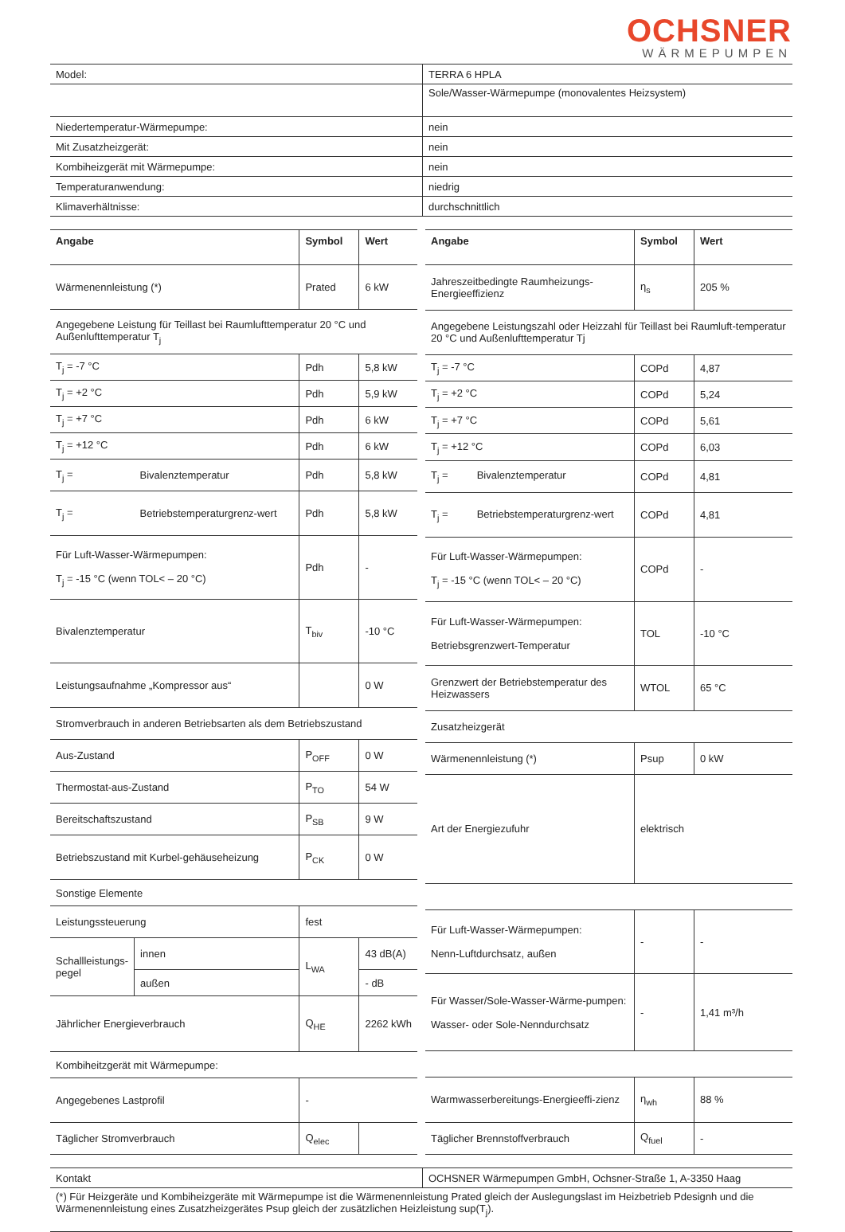OCHSNER
WÄRMEPUMPEN
| Model: | TERRA 6 HPLA |
| | Sole/Wasser-Wärmepumpe (monovalentes Heizsystem) |
| Niedertemperatur-Wärmepumpe: | nein |
| Mit Zusatzheizgerät: | nein |
| Kombiheizgerät mit Wärmepumpe: | nein |
| Temperaturanwendung: | niedrig |
| Klimaverhältnisse: | durchschnittlich |
| Angabe | | Symbol | Wert |
| --- | --- | --- | --- |
| Wärmenennleistung (*) | | Prated | 6 kW |
| Angegebene Leistung für Teillast bei Raumlufttemperatur 20 °C und Außenlufttemperatur T<sub>j</sub> | | | |
| T<sub>j</sub> = -7 °C | | Pdh | 5,8 kW |
| T<sub>j</sub> = +2 °C | | Pdh | 5,9 kW |
| T<sub>j</sub> = +7 °C | | Pdh | 6 kW |
| T<sub>j</sub> = +12 °C | | Pdh | 6 kW |
| T<sub>j</sub> = | Bivalenztemperatur | Pdh | 5,8 kW |
| T<sub>j</sub> = | Betriebstemperaturgrenz-wert | Pdh | 5,8 kW |
| Für Luft-Wasser-Wärmepumpen: T<sub>j</sub> = -15 °C (wenn TOL< – 20 °C) | | Pdh | - |
| Bivalenztemperatur | | T<sub>biv</sub> | -10 °C |
| Leistungsaufnahme „Kompressor aus“ | | | 0 W |
| Stromverbrauch in anderen Betriebsarten als dem Betriebszustand | | | |
| Aus-Zustand | | P<sub>OFF</sub> | 0 W |
| Thermostat-aus-Zustand | | P<sub>TO</sub> | 54 W |
| Bereitschaftszustand | | P<sub>SB</sub> | 9 W |
| Betriebszustand mit Kurbel-gehäuseheizung | | P<sub>CK</sub> | 0 W |
| Sonstige Elemente | | | |
| Leistungssteuerung | | fest | |
| Schallleistungs-pegel | innen | L<sub>WA</sub> | 43 dB(A) |
| | außen | | - dB |
| Jährlicher Energieverbrauch | | Q<sub>HE</sub> | 2262 kWh |
| Kombiheitzgerät mit Wärmepumpe: | | | |
| Angegebenes Lastprofil | | - | |
| Täglicher Stromverbrauch | | Q<sub>elec</sub> | |
| Angabe | Symbol | Wert |
| --- | --- | --- |
| Jahreszeitbedingte Raumheizungs-Energieeffizienz | η<sub>s</sub> | 205 % |
| Angegebene Leistungszahl oder Heizzahl für Teillast bei Raumluft-temperatur 20 °C und Außenlufttemperatur Tj | | |
| T<sub>j</sub> = -7 °C | COPd | 4,87 |
| T<sub>j</sub> = +2 °C | COPd | 5,24 |
| T<sub>j</sub> = +7 °C | COPd | 5,61 |
| T<sub>j</sub> = +12 °C | COPd | 6,03 |
| T<sub>j</sub> = Bivalenztemperatur | COPd | 4,81 |
| T<sub>j</sub> = Betriebstemperaturgrenz-wert | COPd | 4,81 |
| Für Luft-Wasser-Wärmepumpen: T<sub>j</sub> = -15 °C (wenn TOL< – 20 °C) | COPd | - |
| Für Luft-Wasser-Wärmepumpen: Betriebsgrenzwert-Temperatur | TOL | -10 °C |
| Grenzwert der Betriebstemperatur des Heizwassers | WTOL | 65 °C |
| Zusatzheizgerät | | |
| Wärmenennleistung (*) | Psup | 0 kW |
| Art der Energiezufuhr | elektrisch | |
| Für Luft-Wasser-Wärmepumpen: Nenn-Luftdurchsatz, außen | - | - |
| Für Wasser/Sole-Wasser-Wärme-pumpen: Wasser- oder Sole-Nenndurchsatz | - | 1,41 m³/h |
| Warmwasserbereitungs-Energieeffi-zienz | η<sub>wh</sub> | 88 % |
| Täglicher Brennstoffverbrauch | Q<sub>fuel</sub> | - |
| Kontakt | OCHSNER Wärmepumpen GmbH, Ochsner-Straße 1, A-3350 Haag |
| (*) Für Heizgeräte und Kombiheizgeräte mit Wärmepumpe ist die Wärmenennleistung Prated gleich der Auslegungslast im Heizbetrieb Pdesignh und die Wärmenennleistung eines Zusatzheizgerätes Psup gleich der zusätzlichen Heizleistung sup(T<sub>j</sub>). | |